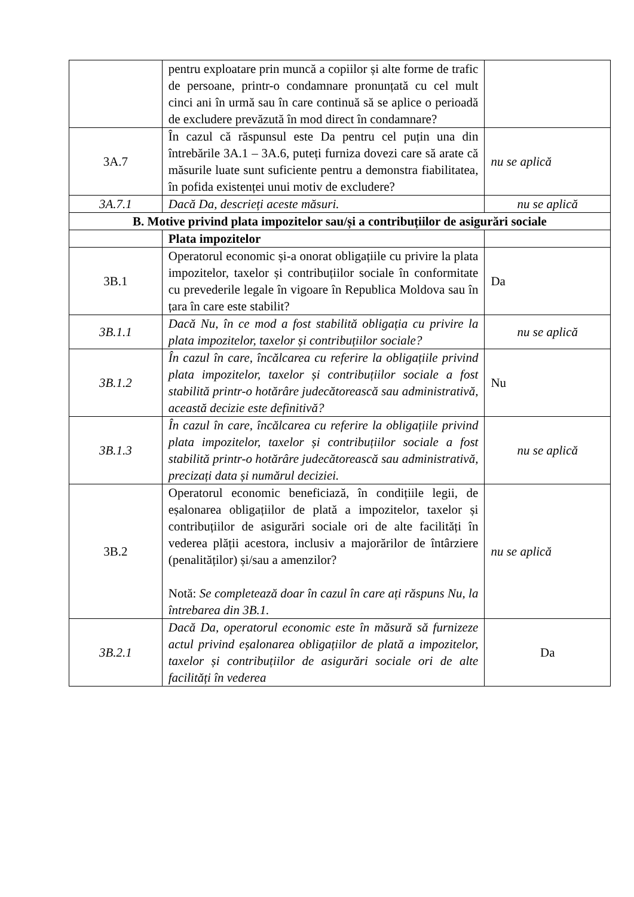| | pentru exploatare prin muncă a copiilor și alte forme de trafic de persoane, printr-o condamnare pronunțată cu cel mult cinci ani în urmă sau în care continuă să se aplice o perioadă de excludere prevăzută în mod direct în condamnare? | |
| 3A.7 | În cazul că răspunsul este Da pentru cel puțin una din întrebările 3A.1 – 3A.6, puteți furniza dovezi care să arate că măsurile luate sunt suficiente pentru a demonstra fiabilitatea, în pofida existenței unui motiv de excludere? | nu se aplică |
| 3A.7.1 | Dacă Da, descrieți aceste măsuri. | nu se aplică |
| B. Motive privind plata impozitelor sau/și a contribuțiilor de asigurări sociale | | |
| | Plata impozitelor | |
| 3B.1 | Operatorul economic și-a onorat obligațiile cu privire la plata impozitelor, taxelor și contribuțiilor sociale în conformitate cu prevederile legale în vigoare în Republica Moldova sau în țara în care este stabilit? | Da |
| 3B.1.1 | Dacă Nu, în ce mod a fost stabilită obligația cu privire la plata impozitelor, taxelor și contribuțiilor sociale? | nu se aplică |
| 3B.1.2 | În cazul în care, încălcarea cu referire la obligațiile privind plata impozitelor, taxelor și contribuțiilor sociale a fost stabilită printr-o hotărâre judecătorească sau administrativă, această decizie este definitivă? | Nu |
| 3B.1.3 | În cazul în care, încălcarea cu referire la obligațiile privind plata impozitelor, taxelor și contribuțiilor sociale a fost stabilită printr-o hotărâre judecătorească sau administrativă, precizați data și numărul deciziei. | nu se aplică |
| 3B.2 | Operatorul economic beneficiază, în condițiile legii, de eșalonarea obligațiilor de plată a impozitelor, taxelor și contribuțiilor de asigurări sociale ori de alte facilități în vederea plății acestora, inclusiv a majorărilor de întârziere (penalităților) și/sau a amenzilor? Notă: Se completează doar în cazul în care ați răspuns Nu, la întrebarea din 3B.1. | nu se aplică |
| 3B.2.1 | Dacă Da, operatorul economic este în măsură să furnizeze actul privind eșalonarea obligațiilor de plată a impozitelor, taxelor și contribuțiilor de asigurări sociale ori de alte facilități în vederea | Da |